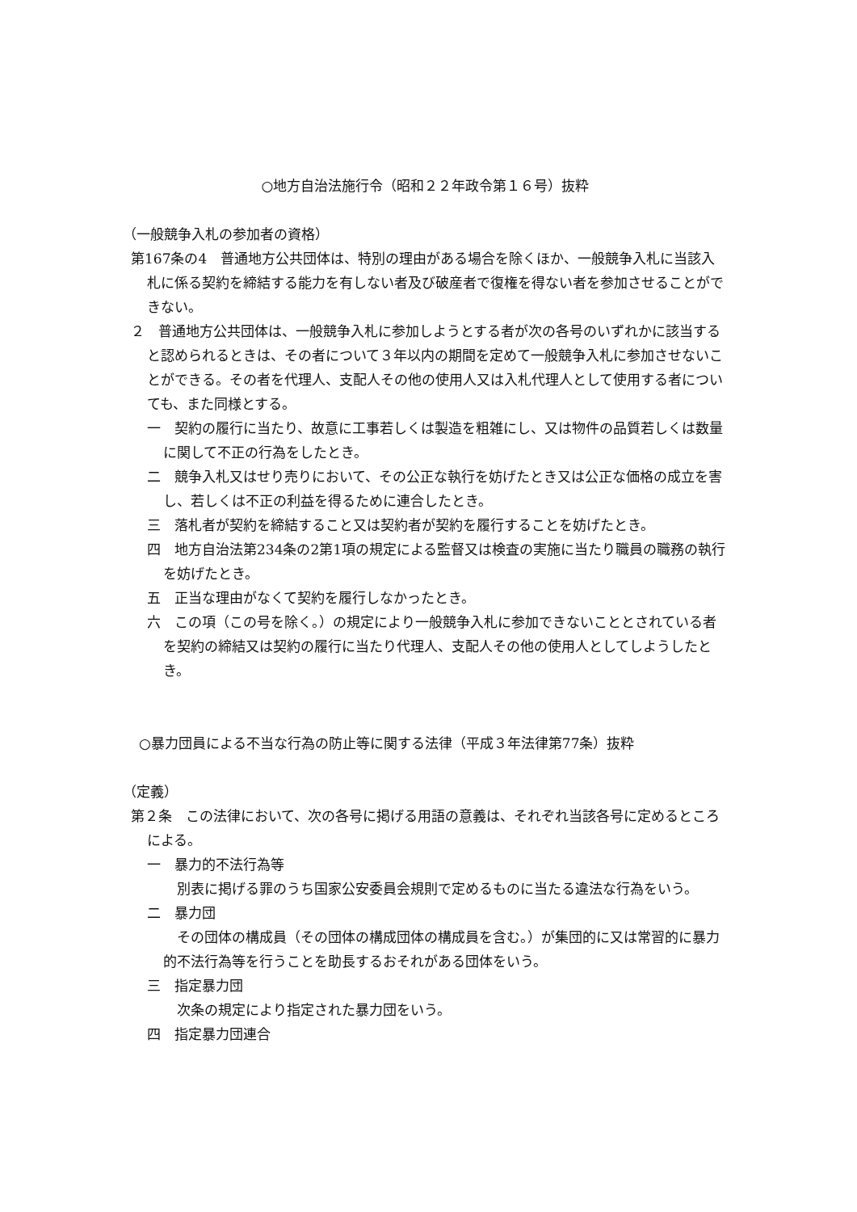○地方自治法施行令（昭和２２年政令第１６号）抜粋
（一般競争入札の参加者の資格）
第167条の4　普通地方公共団体は、特別の理由がある場合を除くほか、一般競争入札に当該入札に係る契約を締結する能力を有しない者及び破産者で復権を得ない者を参加させることができない。
２　普通地方公共団体は、一般競争入札に参加しようとする者が次の各号のいずれかに該当すると認められるときは、その者について３年以内の期間を定めて一般競争入札に参加させないことができる。その者を代理人、支配人その他の使用人又は入札代理人として使用する者についても、また同様とする。
一　契約の履行に当たり、故意に工事若しくは製造を粗雑にし、又は物件の品質若しくは数量に関して不正の行為をしたとき。
二　競争入札又はせり売りにおいて、その公正な執行を妨げたとき又は公正な価格の成立を害し、若しくは不正の利益を得るために連合したとき。
三　落札者が契約を締結すること又は契約者が契約を履行することを妨げたとき。
四　地方自治法第234条の2第1項の規定による監督又は検査の実施に当たり職員の職務の執行を妨げたとき。
五　正当な理由がなくて契約を履行しなかったとき。
六　この項（この号を除く。）の規定により一般競争入札に参加できないこととされている者を契約の締結又は契約の履行に当たり代理人、支配人その他の使用人としてしようしたとき。
○暴力団員による不当な行為の防止等に関する法律（平成３年法律第77条）抜粋
（定義）
第２条　この法律において、次の各号に掲げる用語の意義は、それぞれ当該各号に定めるところによる。
一　暴力的不法行為等
　別表に掲げる罪のうち国家公安委員会規則で定めるものに当たる違法な行為をいう。
二　暴力団
　その団体の構成員（その団体の構成団体の構成員を含む。）が集団的に又は常習的に暴力的不法行為等を行うことを助長するおそれがある団体をいう。
三　指定暴力団
　次条の規定により指定された暴力団をいう。
四　指定暴力団連合